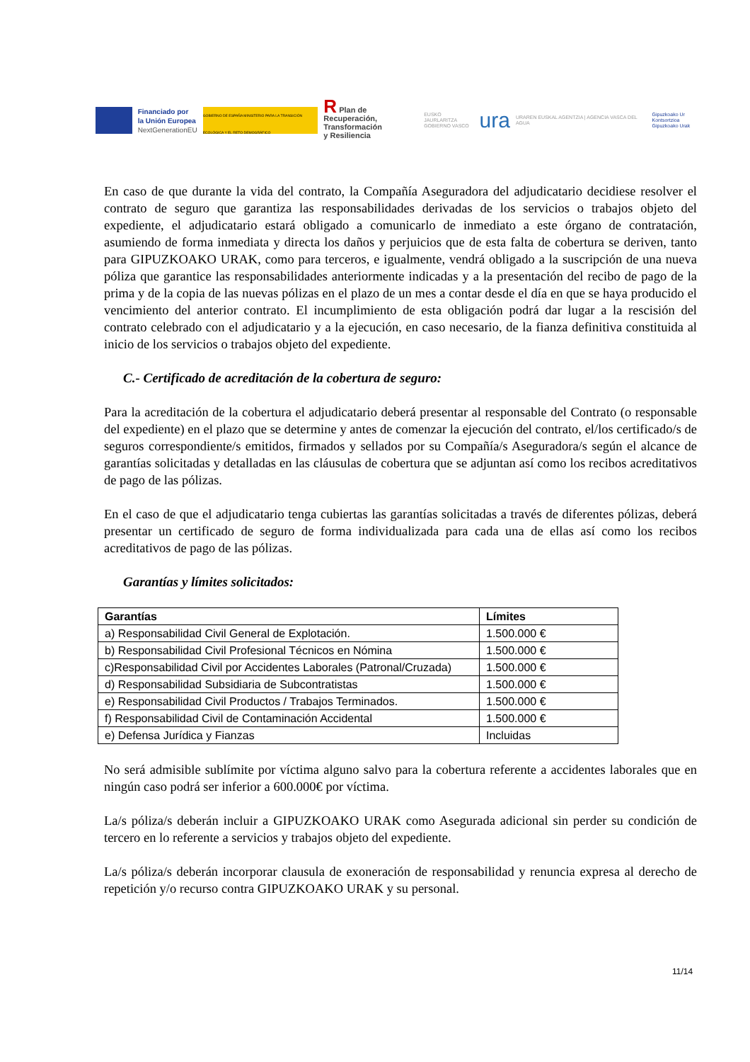Financiado por
la Unión Europea
NextGenerationEU
GOBIERNO DE ESPAÑA MINISTERIO PARA LA TRANSICIÓN ECOLÓGICA Y EL RETO DEMOGRÁFICO
R Plan de Recuperación,
Transformación
y Resiliencia
EUSKO JAURLARITZA
GOBIERNO VASCO
ura
URAREN EUSKAL AGENTZIA | AGENCIA VASCA DEL AGUA
Gipuzkoako Ur Kontsortzioa
Gipuzkoako Urak
En caso de que durante la vida del contrato, la Compañía Aseguradora del adjudicatario decidiese resolver el contrato de seguro que garantiza las responsabilidades derivadas de los servicios o trabajos objeto del expediente, el adjudicatario estará obligado a comunicarlo de inmediato a este órgano de contratación, asumiendo de forma inmediata y directa los daños y perjuicios que de esta falta de cobertura se deriven, tanto para GIPUZKOAKO URAK, como para terceros, e igualmente, vendrá obligado a la suscripción de una nueva póliza que garantice las responsabilidades anteriormente indicadas y a la presentación del recibo de pago de la prima y de la copia de las nuevas pólizas en el plazo de un mes a contar desde el día en que se haya producido el vencimiento del anterior contrato. El incumplimiento de esta obligación podrá dar lugar a la rescisión del contrato celebrado con el adjudicatario y a la ejecución, en caso necesario, de la fianza definitiva constituida al inicio de los servicios o trabajos objeto del expediente.
C.- Certificado de acreditación de la cobertura de seguro:
Para la acreditación de la cobertura el adjudicatario deberá presentar al responsable del Contrato (o responsable del expediente) en el plazo que se determine y antes de comenzar la ejecución del contrato, el/los certificado/s de seguros correspondiente/s emitidos, firmados y sellados por su Compañía/s Aseguradora/s según el alcance de garantías solicitadas y detalladas en las cláusulas de cobertura que se adjuntan así como los recibos acreditativos de pago de las pólizas.
En el caso de que el adjudicatario tenga cubiertas las garantías solicitadas a través de diferentes pólizas, deberá presentar un certificado de seguro de forma individualizada para cada una de ellas así como los recibos acreditativos de pago de las pólizas.
Garantías y límites solicitados:
| Garantías | Límites |
| --- | --- |
| a) Responsabilidad Civil General de Explotación. | 1.500.000 € |
| b) Responsabilidad Civil Profesional Técnicos en Nómina | 1.500.000 € |
| c)Responsabilidad Civil por Accidentes Laborales (Patronal/Cruzada) | 1.500.000 € |
| d) Responsabilidad Subsidiaria de Subcontratistas | 1.500.000 € |
| e) Responsabilidad Civil Productos / Trabajos Terminados. | 1.500.000 € |
| f) Responsabilidad Civil de Contaminación Accidental | 1.500.000 € |
| e) Defensa Jurídica y Fianzas | Incluidas |
No será admisible sublímite por víctima alguno salvo para la cobertura referente a accidentes laborales que en ningún caso podrá ser inferior a 600.000€ por víctima.
La/s póliza/s deberán incluir a GIPUZKOAKO URAK como Asegurada adicional sin perder su condición de tercero en lo referente a servicios y trabajos objeto del expediente.
La/s póliza/s deberán incorporar clausula de exoneración de responsabilidad y renuncia expresa al derecho de repetición y/o recurso contra GIPUZKOAKO URAK y su personal.
11/14